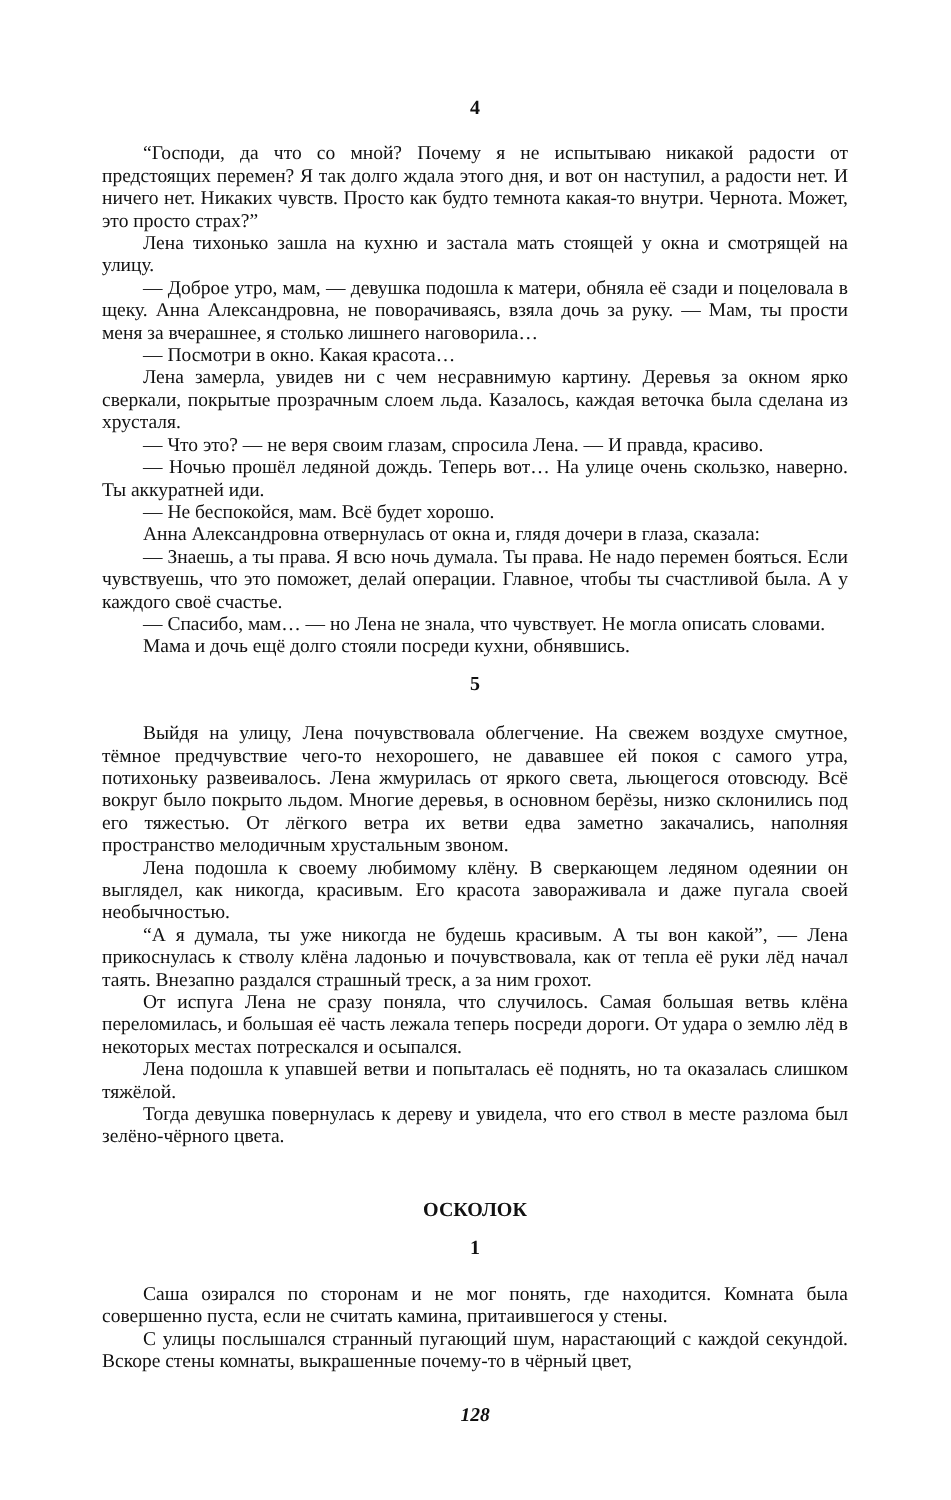4
“Господи, да что со мной? Почему я не испытываю никакой радости от предстоящих перемен? Я так долго ждала этого дня, и вот он наступил, а радости нет. И ничего нет. Никаких чувств. Просто как будто темнота какая-то внутри. Чернота. Может, это просто страх?”
Лена тихонько зашла на кухню и застала мать стоящей у окна и смотрящей на улицу.
— Доброе утро, мам, — девушка подошла к матери, обняла её сзади и поцеловала в щеку. Анна Александровна, не поворачиваясь, взяла дочь за руку. — Мам, ты прости меня за вчерашнее, я столько лишнего наговорила…
— Посмотри в окно. Какая красота…
Лена замерла, увидев ни с чем несравнимую картину. Деревья за окном ярко сверкали, покрытые прозрачным слоем льда. Казалось, каждая веточка была сделана из хрусталя.
— Что это? — не веря своим глазам, спросила Лена. — И правда, красиво.
— Ночью прошёл ледяной дождь. Теперь вот… На улице очень скользко, наверно. Ты аккуратней иди.
— Не беспокойся, мам. Всё будет хорошо.
Анна Александровна отвернулась от окна и, глядя дочери в глаза, сказала:
— Знаешь, а ты права. Я всю ночь думала. Ты права. Не надо перемен бояться. Если чувствуешь, что это поможет, делай операции. Главное, чтобы ты счастливой была. А у каждого своё счастье.
— Спасибо, мам… — но Лена не знала, что чувствует. Не могла описать словами.
Мама и дочь ещё долго стояли посреди кухни, обнявшись.
5
Выйдя на улицу, Лена почувствовала облегчение. На свежем воздухе смутное, тёмное предчувствие чего-то нехорошего, не дававшее ей покоя с самого утра, потихоньку развеивалось. Лена жмурилась от яркого света, льющегося отовсюду. Всё вокруг было покрыто льдом. Многие деревья, в основном берёзы, низко склонились под его тяжестью. От лёгкого ветра их ветви едва заметно закачались, наполняя пространство мелодичным хрустальным звоном.
Лена подошла к своему любимому клёну. В сверкающем ледяном одеянии он выглядел, как никогда, красивым. Его красота завораживала и даже пугала своей необычностью.
“А я думала, ты уже никогда не будешь красивым. А ты вон какой”, — Лена прикоснулась к стволу клёна ладонью и почувствовала, как от тепла её руки лёд начал таять. Внезапно раздался страшный треск, а за ним грохот.
От испуга Лена не сразу поняла, что случилось. Самая большая ветвь клёна переломилась, и большая её часть лежала теперь посреди дороги. От удара о землю лёд в некоторых местах потрескался и осыпался.
Лена подошла к упавшей ветви и попыталась её поднять, но та оказалась слишком тяжёлой.
Тогда девушка повернулась к дереву и увидела, что его ствол в месте разлома был зелёно-чёрного цвета.
ОСКОЛОК
1
Саша озирался по сторонам и не мог понять, где находится. Комната была совершенно пуста, если не считать камина, притаившегося у стены.
С улицы послышался странный пугающий шум, нарастающий с каждой секундой. Вскоре стены комнаты, выкрашенные почему-то в чёрный цвет,
128